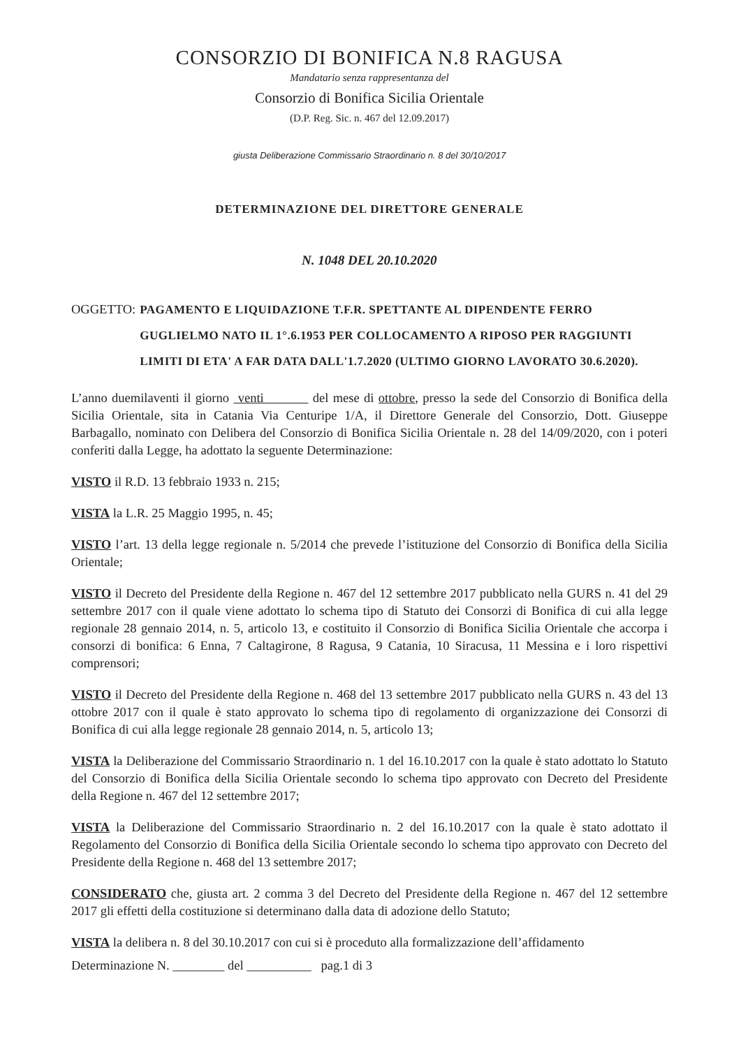CONSORZIO DI BONIFICA N.8 RAGUSA
Mandatario senza rappresentanza del
Consorzio di Bonifica Sicilia Orientale
(D.P. Reg. Sic. n. 467 del 12.09.2017)
giusta Deliberazione Commissario Straordinario n. 8 del 30/10/2017
DETERMINAZIONE DEL DIRETTORE GENERALE
N. 1048 DEL 20.10.2020
OGGETTO: PAGAMENTO E LIQUIDAZIONE T.F.R. SPETTANTE AL DIPENDENTE FERRO GUGLIELMO NATO IL 1°.6.1953 PER COLLOCAMENTO A RIPOSO PER RAGGIUNTI LIMITI DI ETA' A FAR DATA DALL'1.7.2020 (ULTIMO GIORNO LAVORATO 30.6.2020).
L’anno duemilaventi il giorno venti del mese di ottobre, presso la sede del Consorzio di Bonifica della Sicilia Orientale, sita in Catania Via Centuripe 1/A, il Direttore Generale del Consorzio, Dott. Giuseppe Barbagallo, nominato con Delibera del Consorzio di Bonifica Sicilia Orientale n. 28 del 14/09/2020, con i poteri conferiti dalla Legge, ha adottato la seguente Determinazione:
VISTO il R.D. 13 febbraio 1933 n. 215;
VISTA la L.R. 25 Maggio 1995, n. 45;
VISTO l’art. 13 della legge regionale n. 5/2014 che prevede l’istituzione del Consorzio di Bonifica della Sicilia Orientale;
VISTO il Decreto del Presidente della Regione n. 467 del 12 settembre 2017 pubblicato nella GURS n. 41 del 29 settembre 2017 con il quale viene adottato lo schema tipo di Statuto dei Consorzi di Bonifica di cui alla legge regionale 28 gennaio 2014, n. 5, articolo 13, e costituito il Consorzio di Bonifica Sicilia Orientale che accorpa i consorzi di bonifica: 6 Enna, 7 Caltagirone, 8 Ragusa, 9 Catania, 10 Siracusa, 11 Messina e i loro rispettivi comprensori;
VISTO il Decreto del Presidente della Regione n. 468 del 13 settembre 2017 pubblicato nella GURS n. 43 del 13 ottobre 2017 con il quale è stato approvato lo schema tipo di regolamento di organizzazione dei Consorzi di Bonifica di cui alla legge regionale 28 gennaio 2014, n. 5, articolo 13;
VISTA la Deliberazione del Commissario Straordinario n. 1 del 16.10.2017 con la quale è stato adottato lo Statuto del Consorzio di Bonifica della Sicilia Orientale secondo lo schema tipo approvato con Decreto del Presidente della Regione n. 467 del 12 settembre 2017;
VISTA la Deliberazione del Commissario Straordinario n. 2 del 16.10.2017 con la quale è stato adottato il Regolamento del Consorzio di Bonifica della Sicilia Orientale secondo lo schema tipo approvato con Decreto del Presidente della Regione n. 468 del 13 settembre 2017;
CONSIDERATO che, giusta art. 2 comma 3 del Decreto del Presidente della Regione n. 467 del 12 settembre 2017 gli effetti della costituzione si determinano dalla data di adozione dello Statuto;
VISTA la delibera n. 8 del 30.10.2017 con cui si è proceduto alla formalizzazione dell’affidamento
Determinazione N. ________ del __________ pag.1 di 3